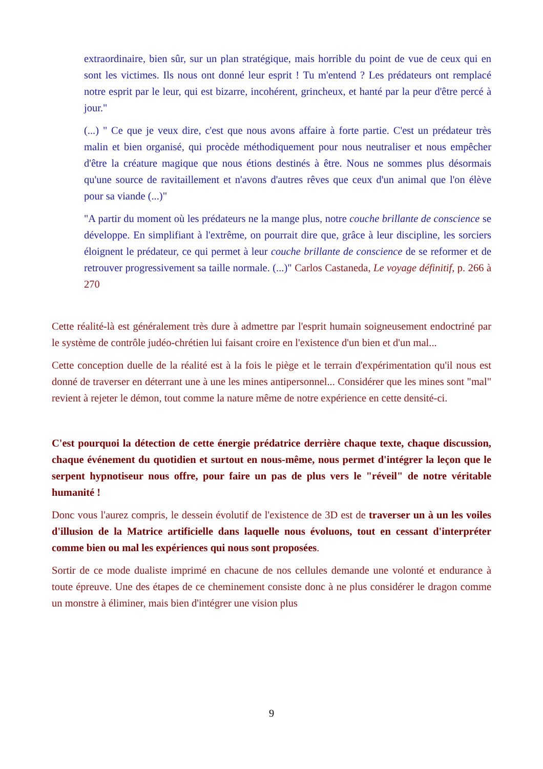extraordinaire, bien sûr, sur un plan stratégique, mais horrible du point de vue de ceux qui en sont les victimes. Ils nous ont donné leur esprit ! Tu m'entend ? Les prédateurs ont remplacé notre esprit par le leur, qui est bizarre, incohérent, grincheux, et hanté par la peur d'être percé à jour."
(...) " Ce que je veux dire, c'est que nous avons affaire à forte partie. C'est un prédateur très malin et bien organisé, qui procède méthodiquement pour nous neutraliser et nous empêcher d'être la créature magique que nous étions destinés à être. Nous ne sommes plus désormais qu'une source de ravitaillement et n'avons d'autres rêves que ceux d'un animal que l'on élève pour sa viande (...)"
"A partir du moment où les prédateurs ne la mange plus, notre couche brillante de conscience se développe. En simplifiant à l'extrême, on pourrait dire que, grâce à leur discipline, les sorciers éloignent le prédateur, ce qui permet à leur couche brillante de conscience de se reformer et de retrouver progressivement sa taille normale. (...)" Carlos Castaneda, Le voyage définitif, p. 266 à 270
Cette réalité-là est généralement très dure à admettre par l'esprit humain soigneusement endoctriné par le système de contrôle judéo-chrétien lui faisant croire en l'existence d'un bien et d'un mal...
Cette conception duelle de la réalité est à la fois le piège et le terrain d'expérimentation qu'il nous est donné de traverser en déterrant une à une les mines antipersonnel... Considérer que les mines sont "mal" revient à rejeter le démon, tout comme la nature même de notre expérience en cette densité-ci.
C'est pourquoi la détection de cette énergie prédatrice derrière chaque texte, chaque discussion, chaque événement du quotidien et surtout en nous-même, nous permet d'intégrer la leçon que le serpent hypnotiseur nous offre, pour faire un pas de plus vers le "réveil" de notre véritable humanité !
Donc vous l'aurez compris, le dessein évolutif de l'existence de 3D est de traverser un à un les voiles d'illusion de la Matrice artificielle dans laquelle nous évoluons, tout en cessant d'interpréter comme bien ou mal les expériences qui nous sont proposées.
Sortir de ce mode dualiste imprimé en chacune de nos cellules demande une volonté et endurance à toute épreuve. Une des étapes de ce cheminement consiste donc à ne plus considérer le dragon comme un monstre à éliminer, mais bien d'intégrer une vision plus
9